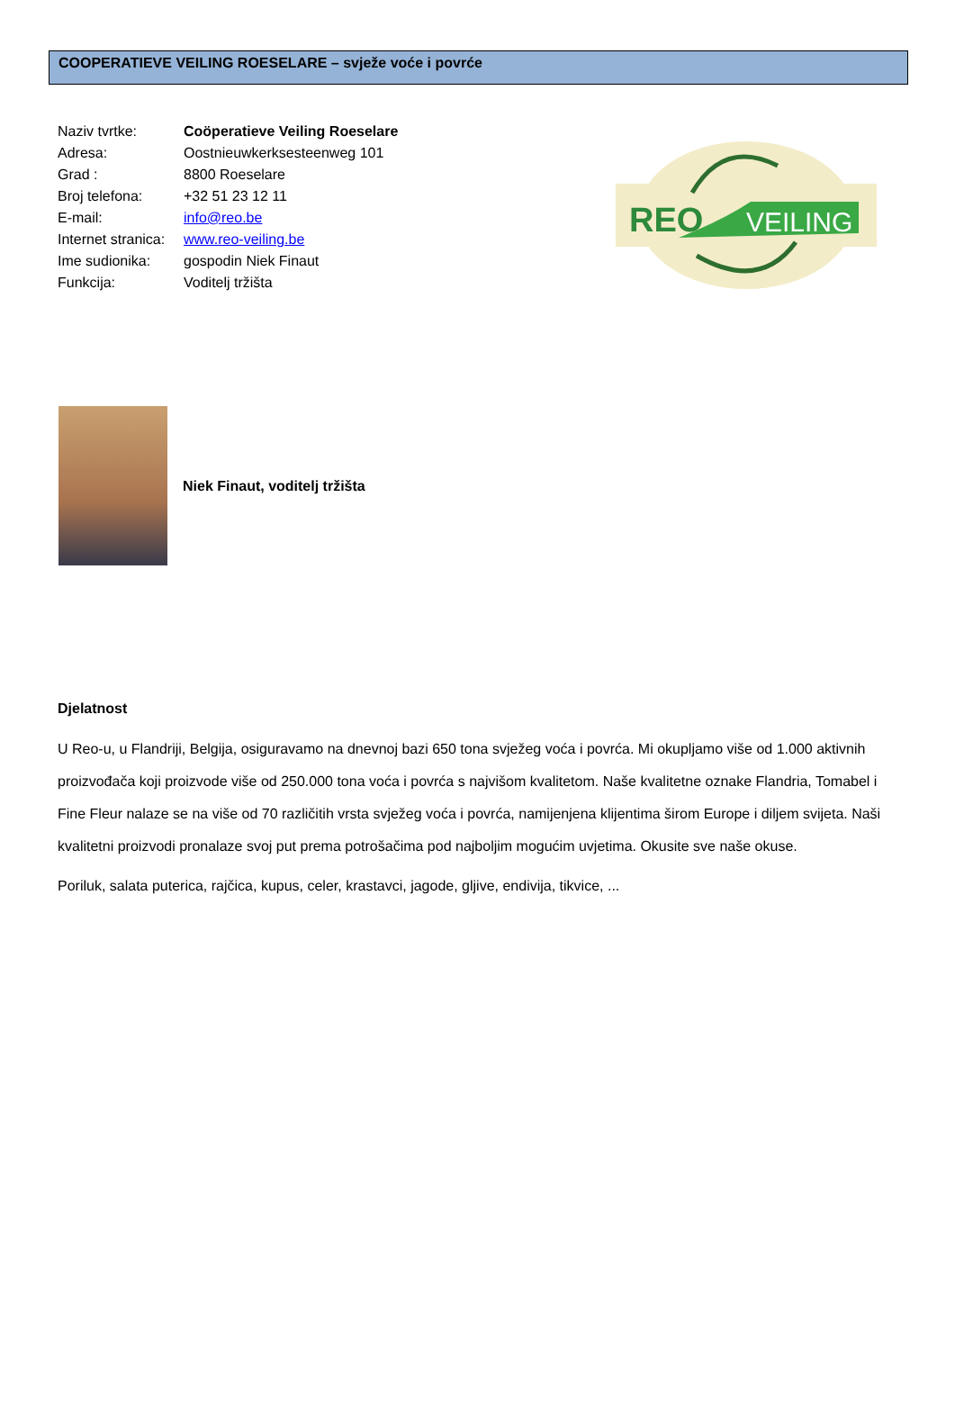COOPERATIEVE VEILING ROESELARE – svježe voće i povrće
Naziv tvrtke: Coöperatieve Veiling Roeselare
Adresa: Oostnieuwkerksesteenweg 101
Grad : 8800 Roeselare
Broj telefona: +32 51 23 12 11
E-mail: info@reo.be
Internet stranica: www.reo-veiling.be
Ime sudionika: gospodin Niek Finaut
Funkcija: Voditelj tržišta
REO
VEILING
Niek Finaut, voditelj tržišta
Djelatnost
U Reo-u, u Flandriji, Belgija, osiguravamo na dnevnoj bazi 650 tona svježeg voća i povrća. Mi okupljamo više od 1.000 aktivnih proizvođača koji proizvode više od 250.000 tona voća i povrća s najvišom kvalitetom. Naše kvalitetne oznake Flandria, Tomabel i Fine Fleur nalaze se na više od 70 različitih vrsta svježeg voća i povrća, namijenjena klijentima širom Europe i diljem svijeta. Naši kvalitetni proizvodi pronalaze svoj put prema potrošačima pod najboljim mogućim uvjetima. Okusite sve naše okuse.
Poriluk, salata puterica, rajčica, kupus, celer, krastavci, jagode, gljive, endivija, tikvice, ...